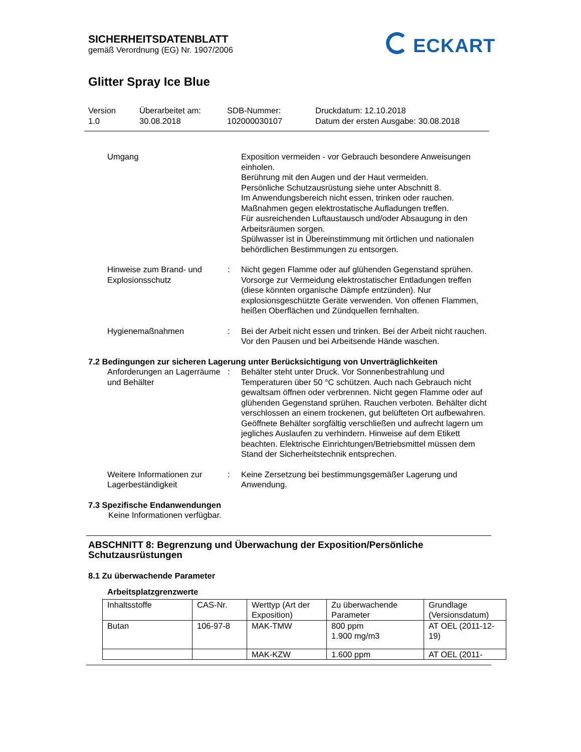SICHERHEITSDATENBLATT
gemäß Verordnung (EG) Nr. 1907/2006
Glitter Spray Ice Blue
ECKART
Version
1.0
Überarbeitet am:
30.08.2018
SDB-Nummer:
102000030107
Druckdatum: 12.10.2018
Datum der ersten Ausgabe: 30.08.2018
Umgang Exposition vermeiden - vor Gebrauch besondere Anweisungen einholen.
Berührung mit den Augen und der Haut vermeiden.
Persönliche Schutzausrüstung siehe unter Abschnitt 8.
Im Anwendungsbereich nicht essen, trinken oder rauchen.
Maßnahmen gegen elektrostatische Aufladungen treffen.
Für ausreichenden Luftaustausch und/oder Absaugung in den Arbeitsräumen sorgen.
Spülwasser ist in Übereinstimmung mit örtlichen und nationalen behördlichen Bestimmungen zu entsorgen.
Hinweise zum Brand- und Explosionsschutz
: Nicht gegen Flamme oder auf glühenden Gegenstand sprühen. Vorsorge zur Vermeidung elektrostatischer Entladungen treffen (diese könnten organische Dämpfe entzünden). Nur explosionsgeschützte Geräte verwenden. Von offenen Flammen, heißen Oberflächen und Zündquellen fernhalten.
Hygienemaßnahmen : Bei der Arbeit nicht essen und trinken. Bei der Arbeit nicht rauchen. Vor den Pausen und bei Arbeitsende Hände waschen.
7.2 Bedingungen zur sicheren Lagerung unter Berücksichtigung von Unverträglichkeiten
Anforderungen an Lagerräume und Behälter
: Behälter steht unter Druck. Vor Sonnenbestrahlung und Temperaturen über 50 °C schützen. Auch nach Gebrauch nicht gewaltsam öffnen oder verbrennen. Nicht gegen Flamme oder auf glühenden Gegenstand sprühen. Rauchen verboten. Behälter dicht verschlossen an einem trockenen, gut belüfteten Ort aufbewahren. Geöffnete Behälter sorgfältig verschließen und aufrecht lagern um jegliches Auslaufen zu verhindern. Hinweise auf dem Etikett beachten. Elektrische Einrichtungen/Betriebsmittel müssen dem Stand der Sicherheitstechnik entsprechen.
Weitere Informationen zur Lagerbeständigkeit
: Keine Zersetzung bei bestimmungsgemäßer Lagerung und Anwendung.
7.3 Spezifische Endanwendungen
Keine Informationen verfügbar.
ABSCHNITT 8: Begrenzung und Überwachung der Exposition/Persönliche Schutzausrüstungen
8.1 Zu überwachende Parameter
Arbeitsplatzgrenzwerte
| Inhaltsstoffe | CAS-Nr. | Werttyp (Art der Exposition) | Zu überwachende Parameter | Grundlage (Versionsdatum) |
| Butan | 106-97-8 | MAK-TMW | 800 ppm 1.900 mg/m3 | AT OEL (2011-12-19) |
| | | MAK-KZW | 1.600 ppm | AT OEL (2011- |